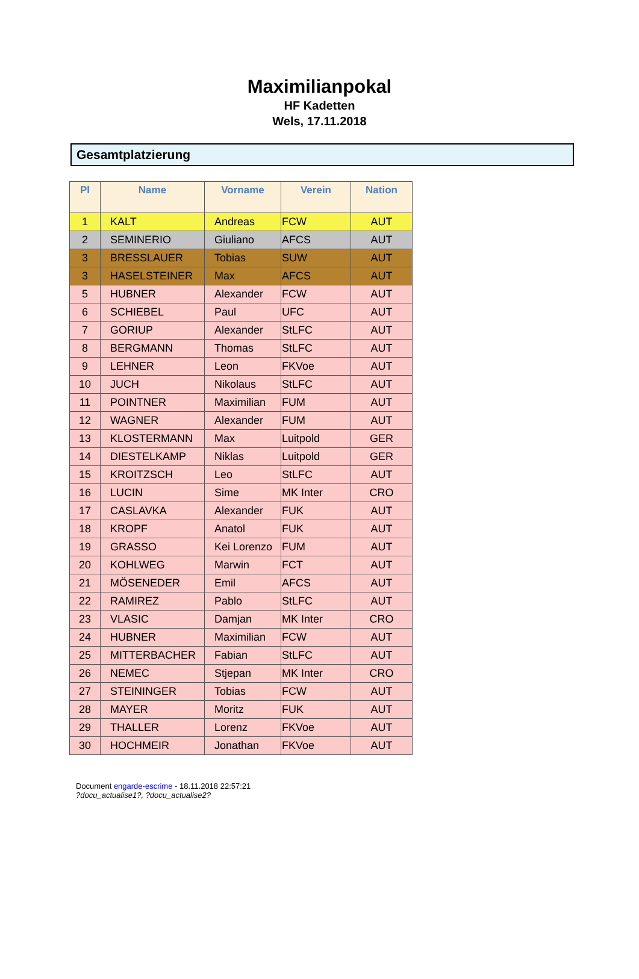Maximilianpokal
HF Kadetten
Wels, 17.11.2018
Gesamtplatzierung
| Pl | Name | Vorname | Verein | Nation |
| --- | --- | --- | --- | --- |
| 1 | KALT | Andreas | FCW | AUT |
| 2 | SEMINERIO | Giuliano | AFCS | AUT |
| 3 | BRESSLAUER | Tobias | SUW | AUT |
| 3 | HASELSTEINER | Max | AFCS | AUT |
| 5 | HUBNER | Alexander | FCW | AUT |
| 6 | SCHIEBEL | Paul | UFC | AUT |
| 7 | GORIUP | Alexander | StLFC | AUT |
| 8 | BERGMANN | Thomas | StLFC | AUT |
| 9 | LEHNER | Leon | FKVoe | AUT |
| 10 | JUCH | Nikolaus | StLFC | AUT |
| 11 | POINTNER | Maximilian | FUM | AUT |
| 12 | WAGNER | Alexander | FUM | AUT |
| 13 | KLOSTERMANN | Max | Luitpold | GER |
| 14 | DIESTELKAMP | Niklas | Luitpold | GER |
| 15 | KROITZSCH | Leo | StLFC | AUT |
| 16 | LUCIN | Sime | MK Inter | CRO |
| 17 | CASLAVKA | Alexander | FUK | AUT |
| 18 | KROPF | Anatol | FUK | AUT |
| 19 | GRASSO | Kei Lorenzo | FUM | AUT |
| 20 | KOHLWEG | Marwin | FCT | AUT |
| 21 | MÖSENEDER | Emil | AFCS | AUT |
| 22 | RAMIREZ | Pablo | StLFC | AUT |
| 23 | VLASIC | Damjan | MK Inter | CRO |
| 24 | HUBNER | Maximilian | FCW | AUT |
| 25 | MITTERBACHER | Fabian | StLFC | AUT |
| 26 | NEMEC | Stjepan | MK Inter | CRO |
| 27 | STEININGER | Tobias | FCW | AUT |
| 28 | MAYER | Moritz | FUK | AUT |
| 29 | THALLER | Lorenz | FKVoe | AUT |
| 30 | HOCHMEIR | Jonathan | FKVoe | AUT |
Document engarde-escrime - 18.11.2018 22:57:21
?docu_actualise1?, ?docu_actualise2?